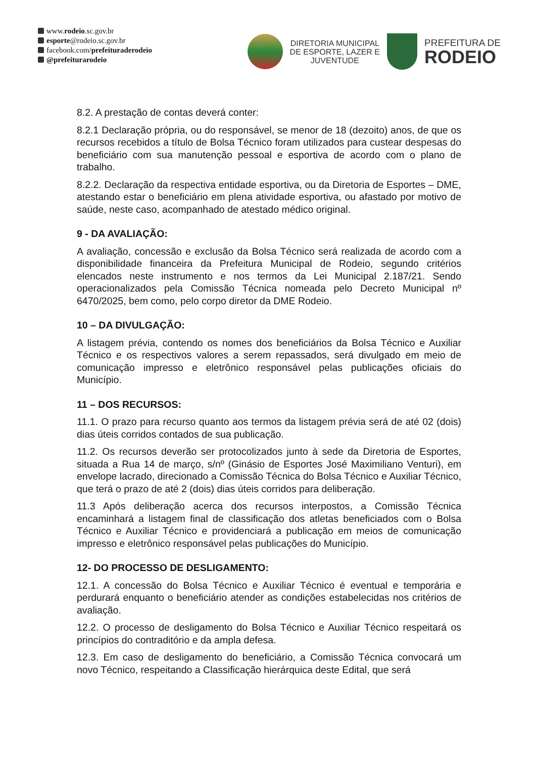www.rodeio.sc.gov.br
esporte@rodeio.sc.gov.br
facebook.com/prefeituraderodeio
@prefeiturarodeio
DIRETORIA MUNICIPAL
DE ESPORTE, LAZER E
JUVENTUDE
PREFEITURA DE
RODEIO
8.2. A prestação de contas deverá conter:
8.2.1 Declaração própria, ou do responsável, se menor de 18 (dezoito) anos, de que os recursos recebidos a título de Bolsa Técnico foram utilizados para custear despesas do beneficiário com sua manutenção pessoal e esportiva de acordo com o plano de trabalho.
8.2.2. Declaração da respectiva entidade esportiva, ou da Diretoria de Esportes – DME, atestando estar o beneficiário em plena atividade esportiva, ou afastado por motivo de saúde, neste caso, acompanhado de atestado médico original.
9 - DA AVALIAÇÃO:
A avaliação, concessão e exclusão da Bolsa Técnico será realizada de acordo com a disponibilidade financeira da Prefeitura Municipal de Rodeio, segundo critérios elencados neste instrumento e nos termos da Lei Municipal 2.187/21. Sendo operacionalizados pela Comissão Técnica nomeada pelo Decreto Municipal nº 6470/2025, bem como, pelo corpo diretor da DME Rodeio.
10 – DA DIVULGAÇÃO:
A listagem prévia, contendo os nomes dos beneficiários da Bolsa Técnico e Auxiliar Técnico e os respectivos valores a serem repassados, será divulgado em meio de comunicação impresso e eletrônico responsável pelas publicações oficiais do Município.
11 – DOS RECURSOS:
11.1. O prazo para recurso quanto aos termos da listagem prévia será de até 02 (dois) dias úteis corridos contados de sua publicação.
11.2. Os recursos deverão ser protocolizados junto à sede da Diretoria de Esportes, situada a Rua 14 de março, s/nº (Ginásio de Esportes José Maximiliano Venturi), em envelope lacrado, direcionado a Comissão Técnica do Bolsa Técnico e Auxiliar Técnico, que terá o prazo de até 2 (dois) dias úteis corridos para deliberação.
11.3 Após deliberação acerca dos recursos interpostos, a Comissão Técnica encaminhará a listagem final de classificação dos atletas beneficiados com o Bolsa Técnico e Auxiliar Técnico e providenciará a publicação em meios de comunicação impresso e eletrônico responsável pelas publicações do Município.
12- DO PROCESSO DE DESLIGAMENTO:
12.1. A concessão do Bolsa Técnico e Auxiliar Técnico é eventual e temporária e perdurará enquanto o beneficiário atender as condições estabelecidas nos critérios de avaliação.
12.2. O processo de desligamento do Bolsa Técnico e Auxiliar Técnico respeitará os princípios do contraditório e da ampla defesa.
12.3. Em caso de desligamento do beneficiário, a Comissão Técnica convocará um novo Técnico, respeitando a Classificação hierárquica deste Edital, que será